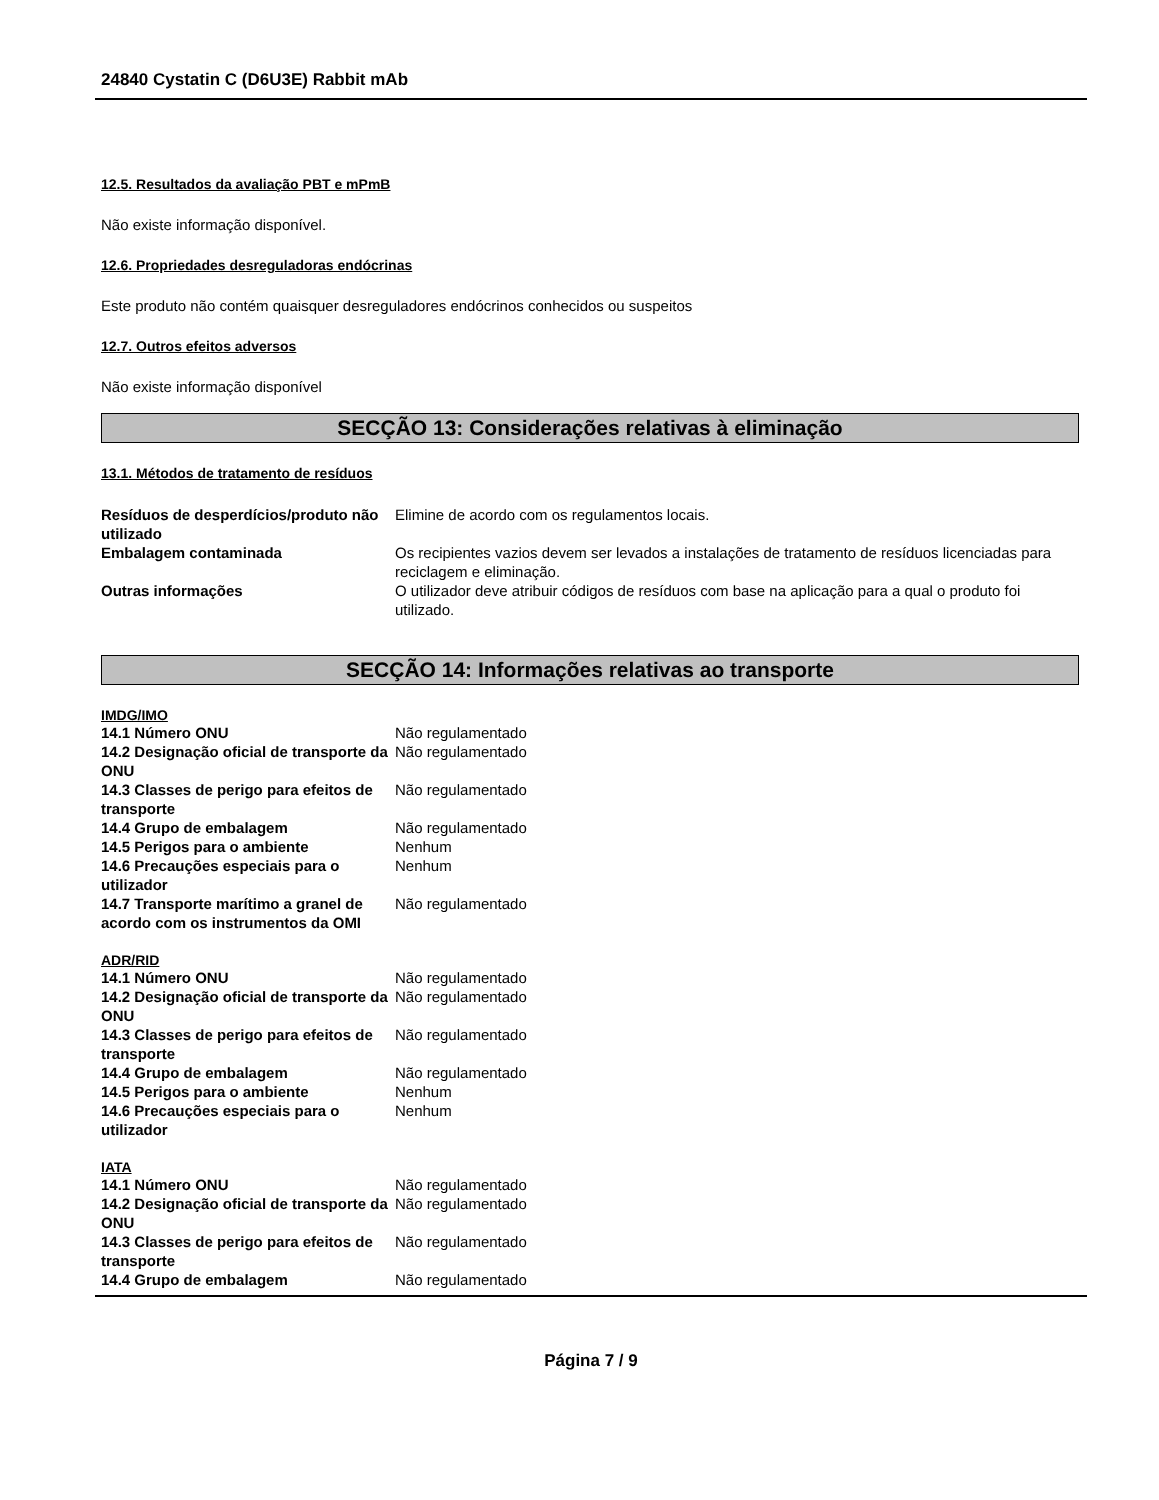24840 Cystatin C (D6U3E) Rabbit mAb
12.5. Resultados da avaliação PBT e mPmB
Não existe informação disponível.
12.6. Propriedades desreguladoras endócrinas
Este produto não contém quaisquer desreguladores endócrinos conhecidos ou suspeitos
12.7. Outros efeitos adversos
Não existe informação disponível
SECÇÃO 13: Considerações relativas à eliminação
13.1. Métodos de tratamento de resíduos
| Resíduos de desperdícios/produto não utilizado | Elimine de acordo com os regulamentos locais. |
| Embalagem contaminada | Os recipientes vazios devem ser levados a instalações de tratamento de resíduos licenciadas para reciclagem e eliminação. |
| Outras informações | O utilizador deve atribuir códigos de resíduos com base na aplicação para a qual o produto foi utilizado. |
SECÇÃO 14: Informações relativas ao transporte
IMDG/IMO
| 14.1 Número ONU | Não regulamentado |
| 14.2 Designação oficial de transporte da ONU | Não regulamentado |
| 14.3 Classes de perigo para efeitos de transporte | Não regulamentado |
| 14.4 Grupo de embalagem | Não regulamentado |
| 14.5 Perigos para o ambiente | Nenhum |
| 14.6 Precauções especiais para o utilizador | Nenhum |
| 14.7 Transporte marítimo a granel de acordo com os instrumentos da OMI | Não regulamentado |
ADR/RID
| 14.1 Número ONU | Não regulamentado |
| 14.2 Designação oficial de transporte da ONU | Não regulamentado |
| 14.3 Classes de perigo para efeitos de transporte | Não regulamentado |
| 14.4 Grupo de embalagem | Não regulamentado |
| 14.5 Perigos para o ambiente | Nenhum |
| 14.6 Precauções especiais para o utilizador | Nenhum |
IATA
| 14.1 Número ONU | Não regulamentado |
| 14.2 Designação oficial de transporte da ONU | Não regulamentado |
| 14.3 Classes de perigo para efeitos de transporte | Não regulamentado |
| 14.4 Grupo de embalagem | Não regulamentado |
Página 7 / 9